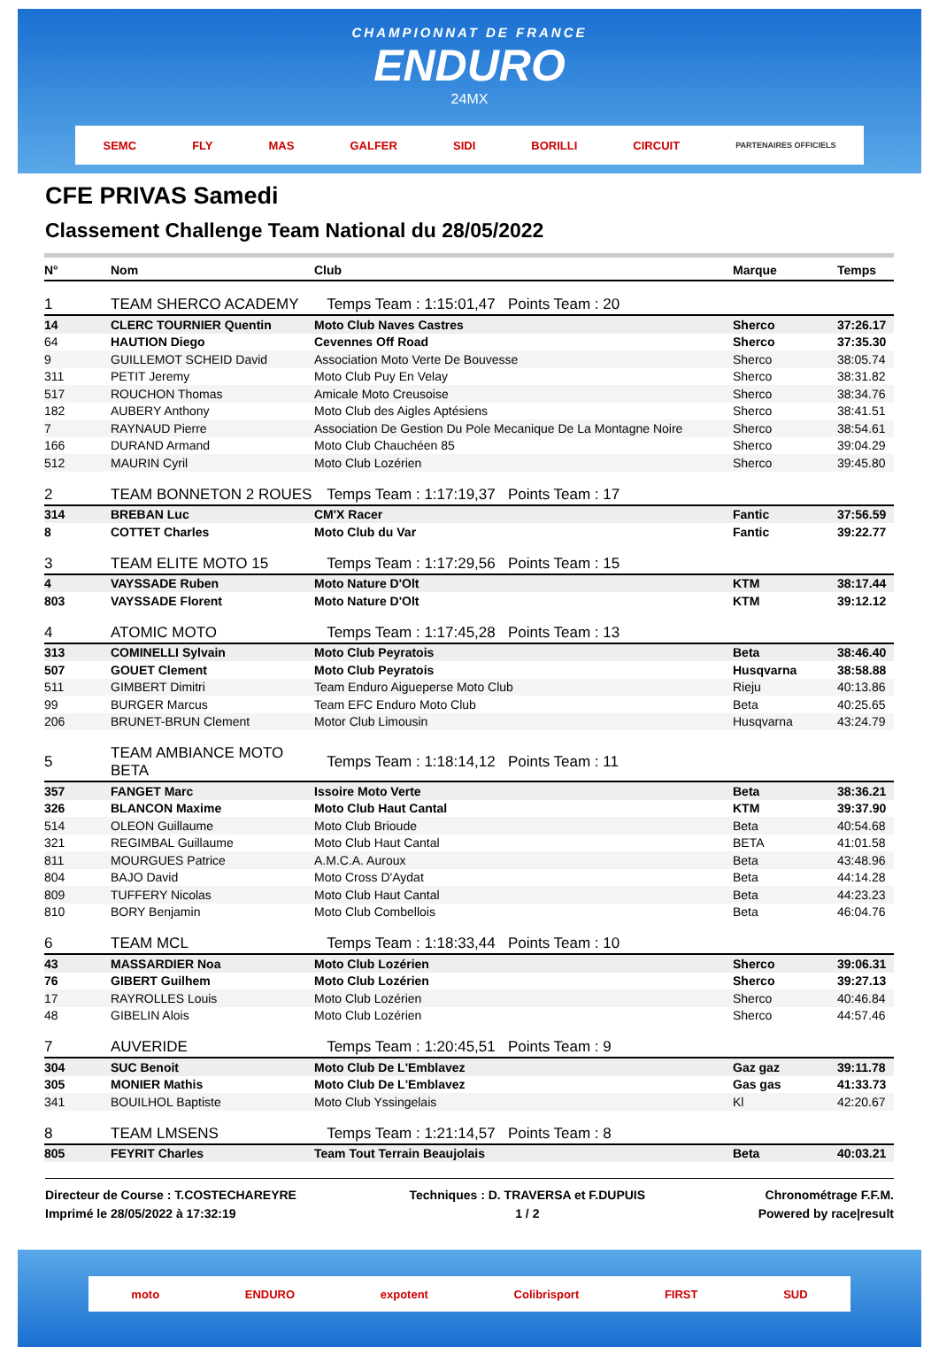CHAMPIONNAT DE FRANCE
ENDURO
24MX
SEMC FLY MAS GALFER SIDI BORILLI CIRCUIT PARTENAIRES OFFICIELS
CFE PRIVAS Samedi
Classement Challenge Team National du 28/05/2022
| N° | Nom | Club | Marque | Temps |
| --- | --- | --- | --- | --- |
| 1 | TEAM SHERCO ACADEMY | Temps Team : 1:15:01,47 Points Team : 20 | | |
| 14 | CLERC TOURNIER Quentin | Moto Club Naves Castres | Sherco | 37:26.17 |
| 64 | HAUTION Diego | Cevennes Off Road | Sherco | 37:35.30 |
| 9 | GUILLEMOT SCHEID David | Association Moto Verte De Bouvesse | Sherco | 38:05.74 |
| 311 | PETIT Jeremy | Moto Club Puy En Velay | Sherco | 38:31.82 |
| 517 | ROUCHON Thomas | Amicale Moto Creusoise | Sherco | 38:34.76 |
| 182 | AUBERY Anthony | Moto Club des Aigles Aptésiens | Sherco | 38:41.51 |
| 7 | RAYNAUD Pierre | Association De Gestion Du Pole Mecanique De La Montagne Noire | Sherco | 38:54.61 |
| 166 | DURAND Armand | Moto Club Chauchéen 85 | Sherco | 39:04.29 |
| 512 | MAURIN Cyril | Moto Club Lozérien | Sherco | 39:45.80 |
| 2 | TEAM BONNETON 2 ROUES | Temps Team : 1:17:19,37 Points Team : 17 | | |
| 314 | BREBAN Luc | CM'X Racer | Fantic | 37:56.59 |
| 8 | COTTET Charles | Moto Club du Var | Fantic | 39:22.77 |
| 3 | TEAM ELITE MOTO 15 | Temps Team : 1:17:29,56 Points Team : 15 | | |
| 4 | VAYSSADE Ruben | Moto Nature D'Olt | KTM | 38:17.44 |
| 803 | VAYSSADE Florent | Moto Nature D'Olt | KTM | 39:12.12 |
| 4 | ATOMIC MOTO | Temps Team : 1:17:45,28 Points Team : 13 | | |
| 313 | COMINELLI Sylvain | Moto Club Peyratois | Beta | 38:46.40 |
| 507 | GOUET Clement | Moto Club Peyratois | Husqvarna | 38:58.88 |
| 511 | GIMBERT Dimitri | Team Enduro Aigueperse Moto Club | Rieju | 40:13.86 |
| 99 | BURGER Marcus | Team EFC Enduro Moto Club | Beta | 40:25.65 |
| 206 | BRUNET-BRUN Clement | Motor Club Limousin | Husqvarna | 43:24.79 |
| 5 | TEAM AMBIANCE MOTO BETA | Temps Team : 1:18:14,12 Points Team : 11 | | |
| 357 | FANGET Marc | Issoire Moto Verte | Beta | 38:36.21 |
| 326 | BLANCON Maxime | Moto Club Haut Cantal | KTM | 39:37.90 |
| 514 | OLEON Guillaume | Moto Club Brioude | Beta | 40:54.68 |
| 321 | REGIMBAL Guillaume | Moto Club Haut Cantal | BETA | 41:01.58 |
| 811 | MOURGUES Patrice | A.M.C.A. Auroux | Beta | 43:48.96 |
| 804 | BAJO David | Moto Cross D'Aydat | Beta | 44:14.28 |
| 809 | TUFFERY Nicolas | Moto Club Haut Cantal | Beta | 44:23.23 |
| 810 | BORY Benjamin | Moto Club Combellois | Beta | 46:04.76 |
| 6 | TEAM MCL | Temps Team : 1:18:33,44 Points Team : 10 | | |
| 43 | MASSARDIER Noa | Moto Club Lozérien | Sherco | 39:06.31 |
| 76 | GIBERT Guilhem | Moto Club Lozérien | Sherco | 39:27.13 |
| 17 | RAYROLLES Louis | Moto Club Lozérien | Sherco | 40:46.84 |
| 48 | GIBELIN Alois | Moto Club Lozérien | Sherco | 44:57.46 |
| 7 | AUVERIDE | Temps Team : 1:20:45,51 Points Team : 9 | | |
| 304 | SUC Benoit | Moto Club De L'Emblavez | Gaz gaz | 39:11.78 |
| 305 | MONIER Mathis | Moto Club De L'Emblavez | Gas gas | 41:33.73 |
| 341 | BOUILHOL Baptiste | Moto Club Yssingelais | Kl | 42:20.67 |
| 8 | TEAM LMSENS | Temps Team : 1:21:14,57 Points Team : 8 | | |
| 805 | FEYRIT Charles | Team Tout Terrain Beaujolais | Beta | 40:03.21 |
Directeur de Course : T.COSTECHAREYRE
Imprimé le 28/05/2022 à 17:32:19
Techniques : D. TRAVERSA et F.DUPUIS
1 / 2
Chronométrage F.F.M.
Powered by race|result
moto ENDURO expotent Colibrisport FIRST SUD